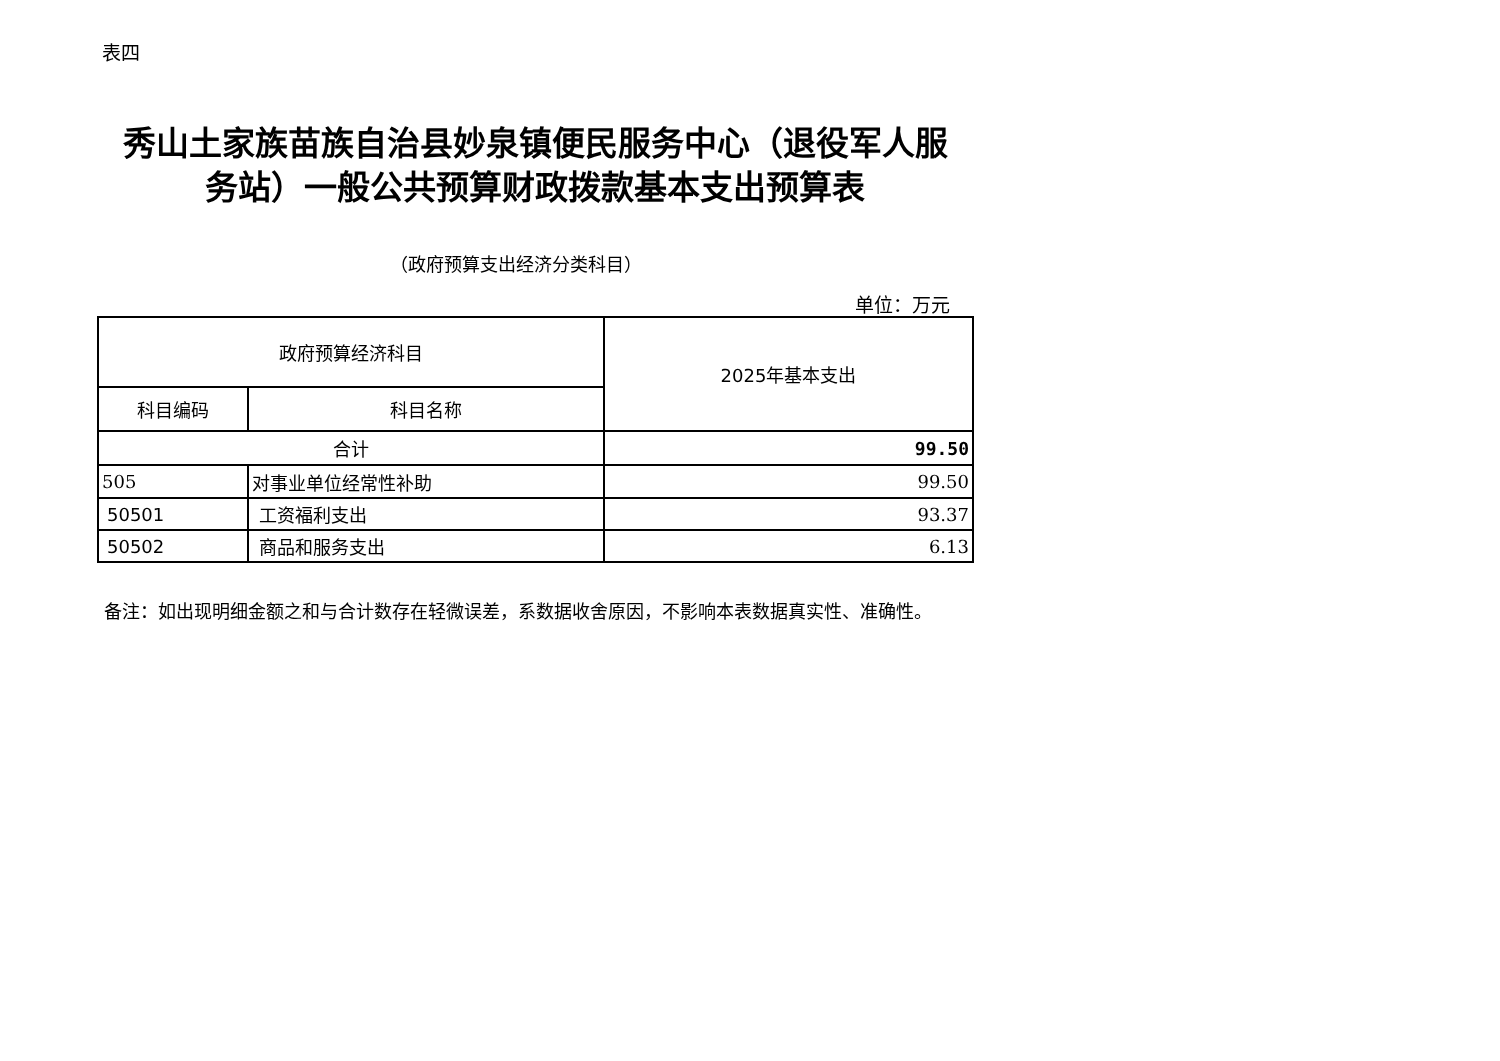表四
秀山土家族苗族自治县妙泉镇便民服务中心（退役军人服务站）一般公共预算财政拨款基本支出预算表
（政府预算支出经济分类科目）
单位：万元
| 政府预算经济科目 | | 2025年基本支出 |
| --- | --- | --- |
| 科目编码 | 科目名称 | |
| 合计 | | 99.50 |
| 505 | 对事业单位经常性补助 | 99.50 |
| 50501 | 工资福利支出 | 93.37 |
| 50502 | 商品和服务支出 | 6.13 |
备注：如出现明细金额之和与合计数存在轻微误差，系数据收舍原因，不影响本表数据真实性、准确性。